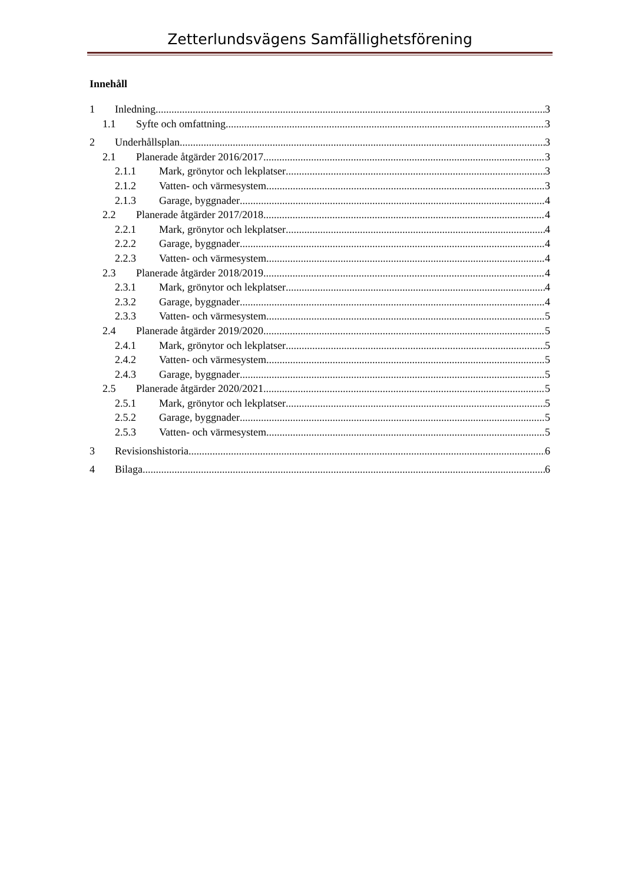Zetterlundsvägens Samfällighetsförening
Innehåll
1 Inledning 3
1.1 Syfte och omfattning 3
2 Underhållsplan 3
2.1 Planerade åtgärder 2016/2017 3
2.1.1 Mark, grönytor och lekplatser 3
2.1.2 Vatten- och värmesystem 3
2.1.3 Garage, byggnader 4
2.2 Planerade åtgärder 2017/2018 4
2.2.1 Mark, grönytor och lekplatser 4
2.2.2 Garage, byggnader 4
2.2.3 Vatten- och värmesystem 4
2.3 Planerade åtgärder 2018/2019 4
2.3.1 Mark, grönytor och lekplatser 4
2.3.2 Garage, byggnader 4
2.3.3 Vatten- och värmesystem 5
2.4 Planerade åtgärder 2019/2020 5
2.4.1 Mark, grönytor och lekplatser 5
2.4.2 Vatten- och värmesystem 5
2.4.3 Garage, byggnader 5
2.5 Planerade åtgärder 2020/2021 5
2.5.1 Mark, grönytor och lekplatser 5
2.5.2 Garage, byggnader 5
2.5.3 Vatten- och värmesystem 5
3 Revisionshistoria 6
4 Bilaga 6